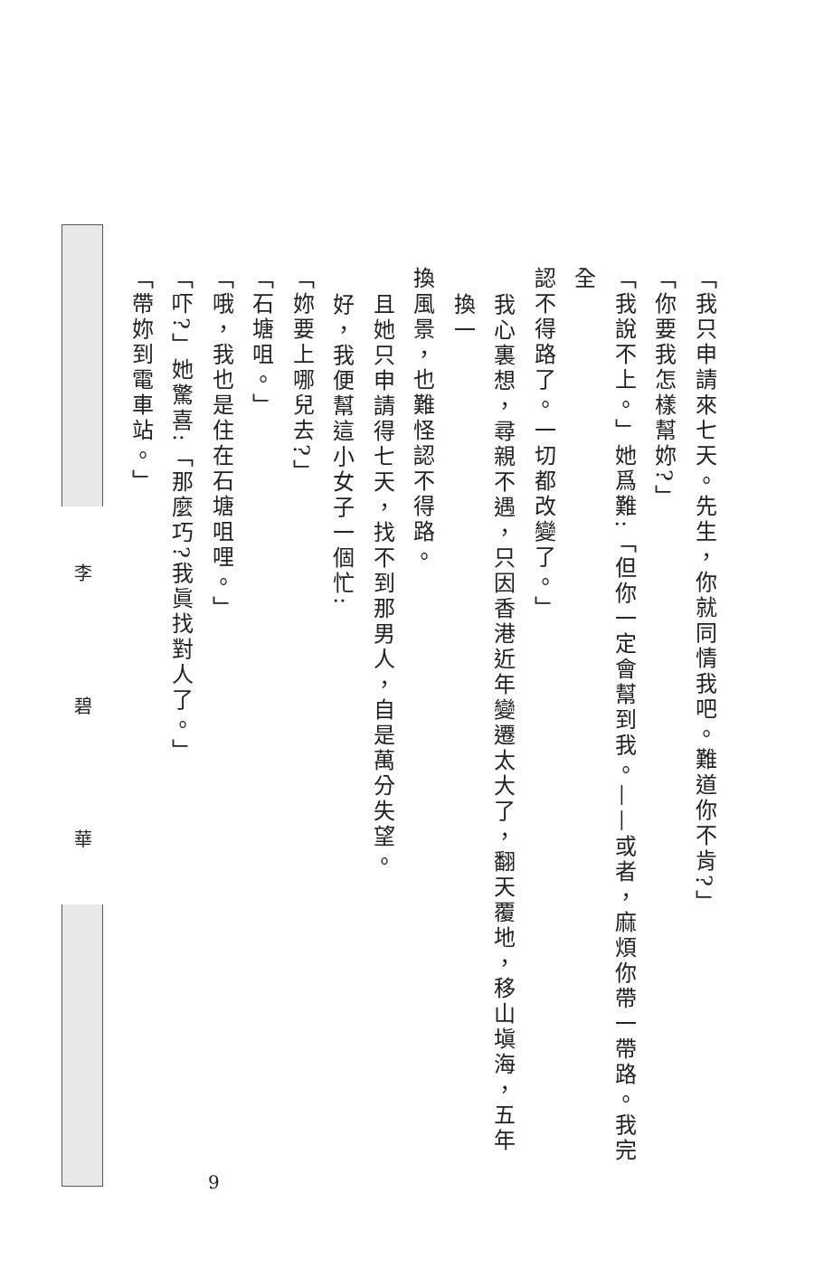李 碧 華
「我只申請來七天。先生，你就同情我吧。難道你不肯?」
「你要我怎樣幫妳?」
「我說不上。」她爲難:「但你一定會幫到我。——或者，麻煩你帶一帶路。我完全
認不得路了。一切都改變了。」
我心裏想，尋親不遇，只因香港近年變遷太大了，翻天覆地，移山塡海，五年換一
換風景，也難怪認不得路。
且她只申請得七天，找不到那男人，自是萬分失望。
好，我便幫這小女子一個忙:
「妳要上哪兒去?」
「石塘咀。」
「哦，我也是住在石塘咀哩。」
「吓?」她驚喜:「那麼巧?我眞找對人了。」
「帶妳到電車站。」
9